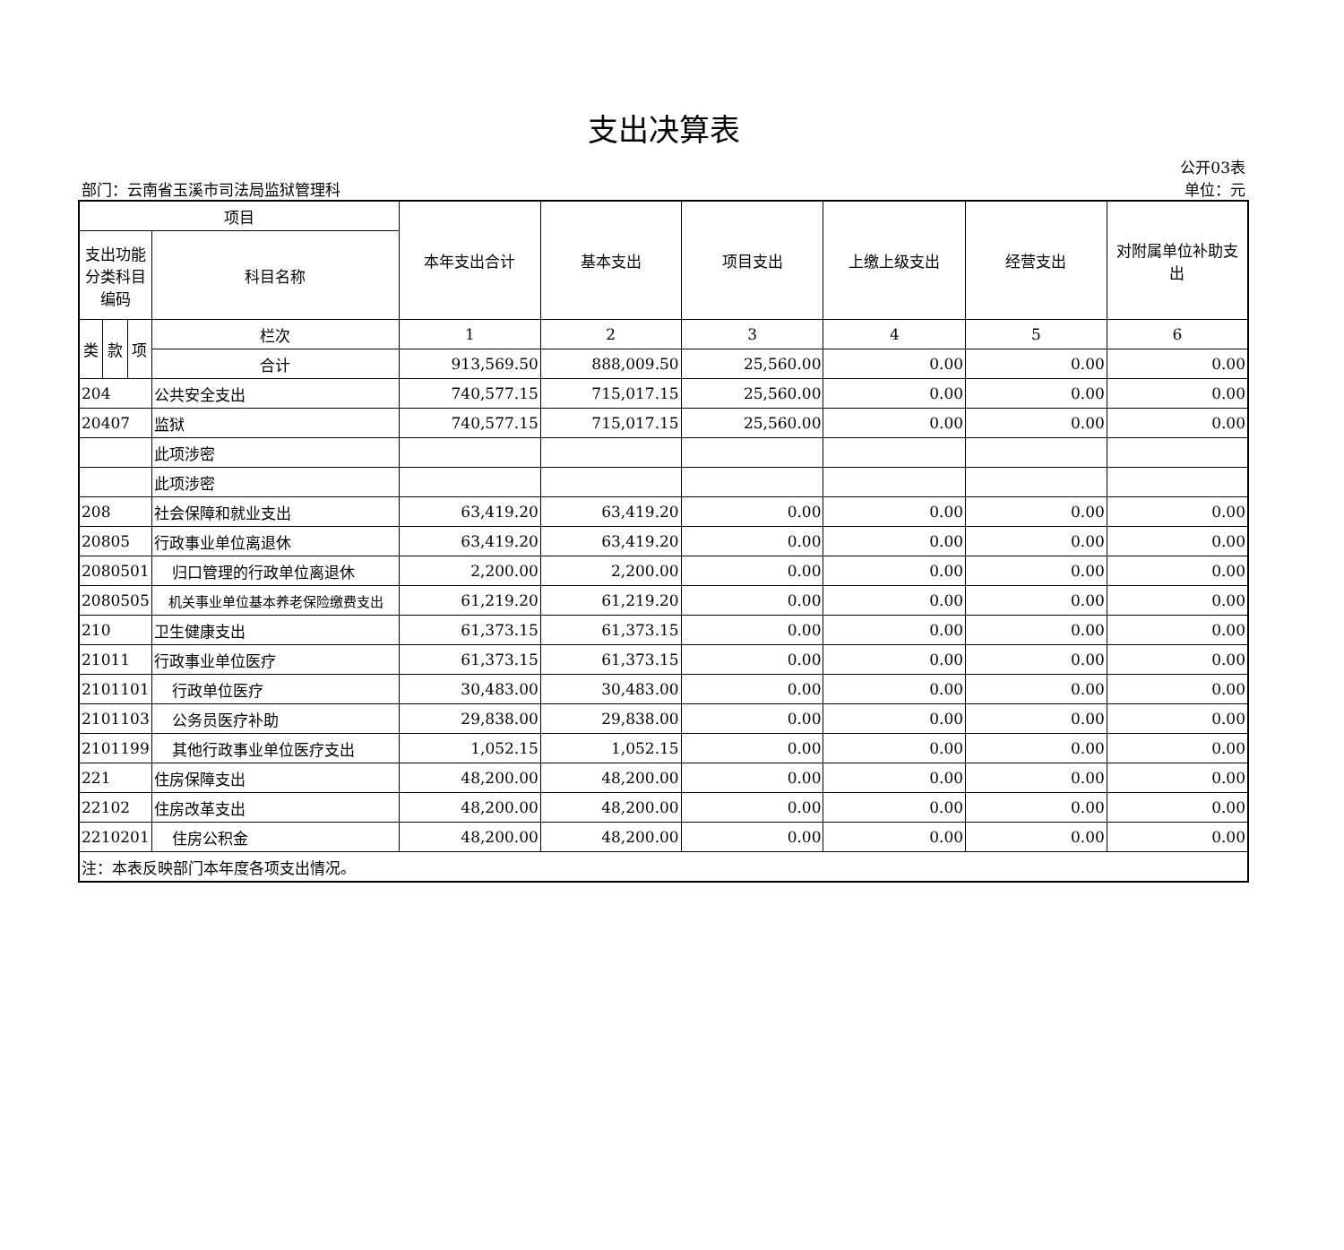支出决算表
部门：云南省玉溪市司法局监狱管理科
公开03表
单位：元
| 项目 | | | | 本年支出合计 | 基本支出 | 项目支出 | 上缴上级支出 | 经营支出 | 对附属单位补助支出 |
| --- | --- | --- | --- | --- | --- | --- | --- | --- | --- |
| 支出功能分类科目编码 | | | 科目名称 | | | | | | |
| 类 | 款 | 项 | 栏次 | 1 | 2 | 3 | 4 | 5 | 6 |
| | | | 合计 | 913,569.50 | 888,009.50 | 25,560.00 | 0.00 | 0.00 | 0.00 |
| 204 | | | 公共安全支出 | 740,577.15 | 715,017.15 | 25,560.00 | 0.00 | 0.00 | 0.00 |
| 20407 | | | 监狱 | 740,577.15 | 715,017.15 | 25,560.00 | 0.00 | 0.00 | 0.00 |
| | | | 此项涉密 | | | | | | |
| | | | 此项涉密 | | | | | | |
| 208 | | | 社会保障和就业支出 | 63,419.20 | 63,419.20 | 0.00 | 0.00 | 0.00 | 0.00 |
| 20805 | | | 行政事业单位离退休 | 63,419.20 | 63,419.20 | 0.00 | 0.00 | 0.00 | 0.00 |
| 2080501 | | | 归口管理的行政单位离退休 | 2,200.00 | 2,200.00 | 0.00 | 0.00 | 0.00 | 0.00 |
| 2080505 | | | 机关事业单位基本养老保险缴费支出 | 61,219.20 | 61,219.20 | 0.00 | 0.00 | 0.00 | 0.00 |
| 210 | | | 卫生健康支出 | 61,373.15 | 61,373.15 | 0.00 | 0.00 | 0.00 | 0.00 |
| 21011 | | | 行政事业单位医疗 | 61,373.15 | 61,373.15 | 0.00 | 0.00 | 0.00 | 0.00 |
| 2101101 | | | 行政单位医疗 | 30,483.00 | 30,483.00 | 0.00 | 0.00 | 0.00 | 0.00 |
| 2101103 | | | 公务员医疗补助 | 29,838.00 | 29,838.00 | 0.00 | 0.00 | 0.00 | 0.00 |
| 2101199 | | | 其他行政事业单位医疗支出 | 1,052.15 | 1,052.15 | 0.00 | 0.00 | 0.00 | 0.00 |
| 221 | | | 住房保障支出 | 48,200.00 | 48,200.00 | 0.00 | 0.00 | 0.00 | 0.00 |
| 22102 | | | 住房改革支出 | 48,200.00 | 48,200.00 | 0.00 | 0.00 | 0.00 | 0.00 |
| 2210201 | | | 住房公积金 | 48,200.00 | 48,200.00 | 0.00 | 0.00 | 0.00 | 0.00 |
| 注：本表反映部门本年度各项支出情况。 | | | | | | | | | |